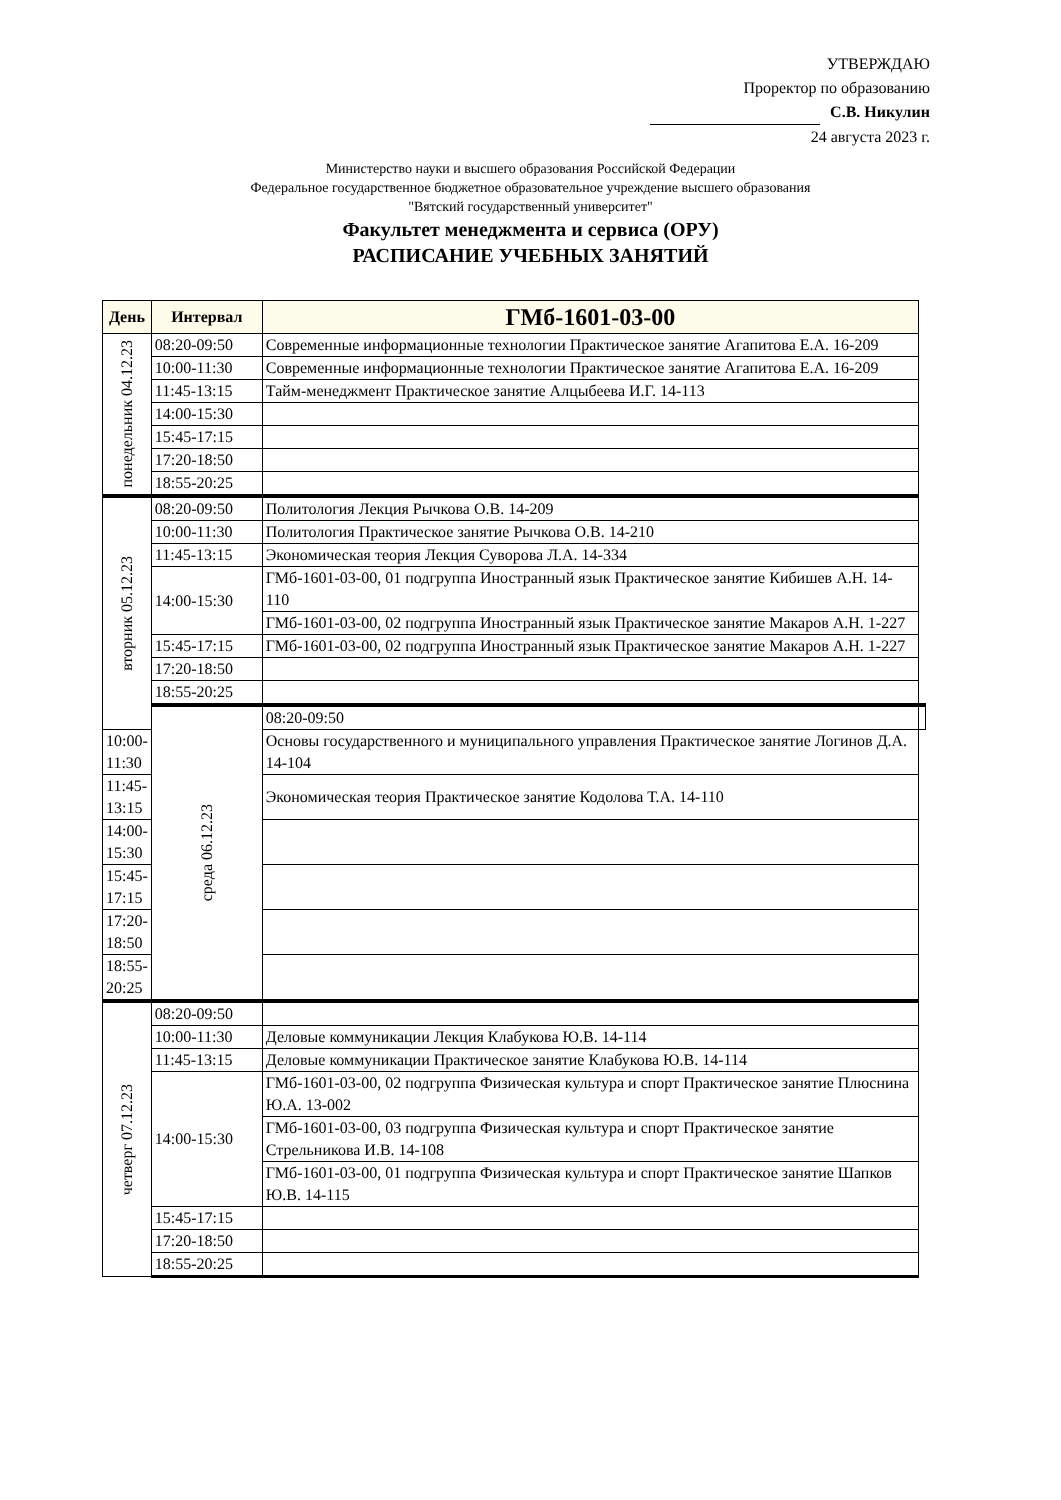УТВЕРЖДАЮ
Проректор по образованию
С.В. Никулин
24 августа 2023 г.
Министерство науки и высшего образования Российской Федерации
Федеральное государственное бюджетное образовательное учреждение высшего образования
"Вятский государственный университет"
Факультет менеджмента и сервиса (ОРУ)
РАСПИСАНИЕ УЧЕБНЫХ ЗАНЯТИЙ
| День | Интервал | ГМб-1601-03-00 | |
| --- | --- | --- | --- |
| понедельник 04.12.23 | 08:20-09:50 | Современные информационные технологии Практическое занятие Агапитова Е.А. 16-209 | |
| | 10:00-11:30 | Современные информационные технологии Практическое занятие Агапитова Е.А. 16-209 | |
| | 11:45-13:15 | Тайм-менеджмент Практическое занятие Алцыбеева И.Г. 14-113 | |
| | 14:00-15:30 | | |
| | 15:45-17:15 | | |
| | 17:20-18:50 | | |
| | 18:55-20:25 | | |
| вторник 05.12.23 | 08:20-09:50 | Политология Лекция Рычкова О.В. 14-209 | |
| | 10:00-11:30 | Политология Практическое занятие Рычкова О.В. 14-210 | |
| | 11:45-13:15 | Экономическая теория Лекция Суворова Л.А. 14-334 | |
| | 14:00-15:30 | ГМб-1601-03-00, 01 подгруппа Иностранный язык Практическое занятие Кибишев А.Н. 14-110 | |
| | | ГМб-1601-03-00, 02 подгруппа Иностранный язык Практическое занятие Макаров А.Н. 1-227 | |
| | 15:45-17:15 | ГМб-1601-03-00, 02 подгруппа Иностранный язык Практическое занятие Макаров А.Н. 1-227 | |
| | 17:20-18:50 | | |
| | 18:55-20:25 | | |
| | среда 06.12.23 | 08:20-09:50 | |
| 10:00-11:30 | | Основы государственного и муниципального управления Практическое занятие Логинов Д.А. 14-104 | |
| 11:45-13:15 | | Экономическая теория Практическое занятие Кодолова Т.А. 14-110 | |
| 14:00-15:30 | | | |
| 15:45-17:15 | | | |
| 17:20-18:50 | | | |
| 18:55-20:25 | | | |
| четверг 07.12.23 | 08:20-09:50 | | |
| | 10:00-11:30 | Деловые коммуникации Лекция Клабукова Ю.В. 14-114 | |
| | 11:45-13:15 | Деловые коммуникации Практическое занятие Клабукова Ю.В. 14-114 | |
| | 14:00-15:30 | ГМб-1601-03-00, 02 подгруппа Физическая культура и спорт Практическое занятие Плюснина Ю.А. 13-002 | |
| | | ГМб-1601-03-00, 03 подгруппа Физическая культура и спорт Практическое занятие Стрельникова И.В. 14-108 | |
| | | ГМб-1601-03-00, 01 подгруппа Физическая культура и спорт Практическое занятие Шапков Ю.В. 14-115 | |
| | 15:45-17:15 | | |
| | 17:20-18:50 | | |
| | 18:55-20:25 | | |